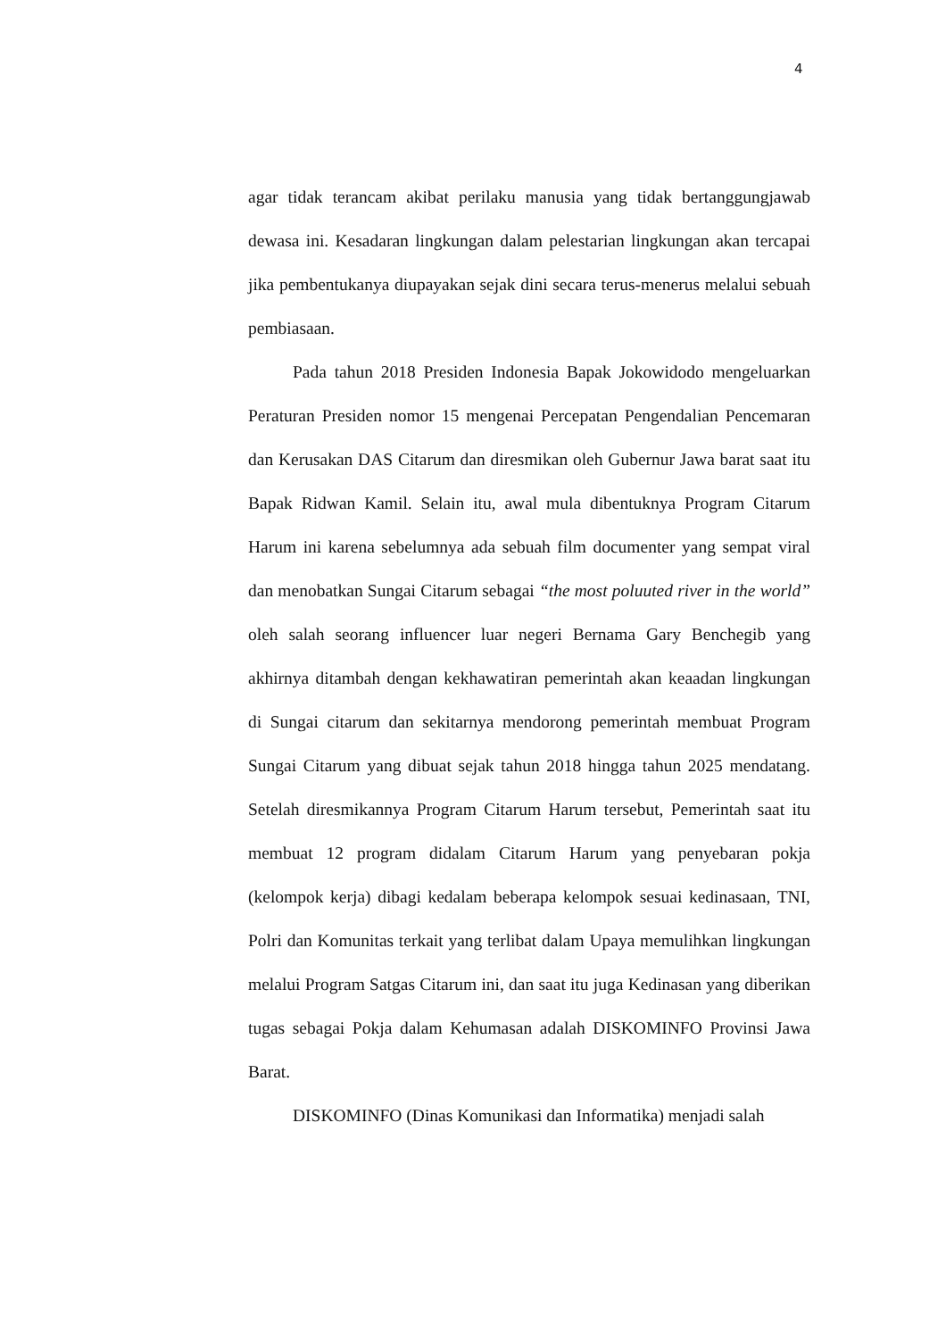4
agar tidak terancam akibat perilaku manusia yang tidak bertanggungjawab dewasa ini. Kesadaran lingkungan dalam pelestarian lingkungan akan tercapai jika pembentukanya diupayakan sejak dini secara terus-menerus melalui sebuah pembiasaan.
Pada tahun 2018 Presiden Indonesia Bapak Jokowidodo mengeluarkan Peraturan Presiden nomor 15 mengenai Percepatan Pengendalian Pencemaran dan Kerusakan DAS Citarum dan diresmikan oleh Gubernur Jawa barat saat itu Bapak Ridwan Kamil. Selain itu, awal mula dibentuknya Program Citarum Harum ini karena sebelumnya ada sebuah film documenter yang sempat viral dan menobatkan Sungai Citarum sebagai “the most poluuted river in the world” oleh salah seorang influencer luar negeri Bernama Gary Benchegib yang akhirnya ditambah dengan kekhawatiran pemerintah akan keaadan lingkungan di Sungai citarum dan sekitarnya mendorong pemerintah membuat Program Sungai Citarum yang dibuat sejak tahun 2018 hingga tahun 2025 mendatang. Setelah diresmikannya Program Citarum Harum tersebut, Pemerintah saat itu membuat 12 program didalam Citarum Harum yang penyebaran pokja (kelompok kerja) dibagi kedalam beberapa kelompok sesuai kedinasaan, TNI, Polri dan Komunitas terkait yang terlibat dalam Upaya memulihkan lingkungan melalui Program Satgas Citarum ini, dan saat itu juga Kedinasan yang diberikan tugas sebagai Pokja dalam Kehumasan adalah DISKOMINFO Provinsi Jawa Barat.
DISKOMINFO (Dinas Komunikasi dan Informatika) menjadi salah